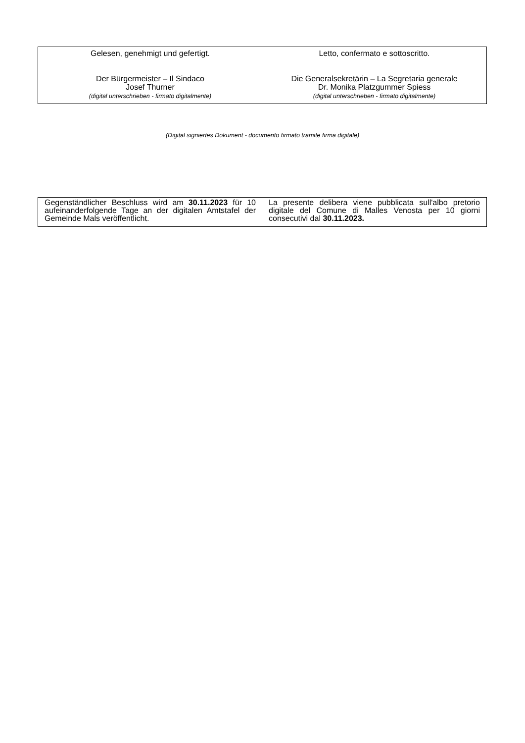| Gelesen, genehmigt und gefertigt. Der Bürgermeister – Il Sindaco Josef Thurner (digital unterschrieben - firmato digitalmente) | Letto, confermato e sottoscritto. Die Generalsekretärin – La Segretaria generale Dr. Monika Platzgummer Spiess (digital unterschrieben - firmato digitalmente) |
(Digital signiertes Dokument - documento firmato tramite firma digitale)
| Gegenständlicher Beschluss wird am 30.11.2023 für 10 aufeinanderfolgende Tage an der digitalen Amtstafel der Gemeinde Mals veröffentlicht. | La presente delibera viene pubblicata sull'albo pretorio digitale del Comune di Malles Venosta per 10 giorni consecutivi dal 30.11.2023. |